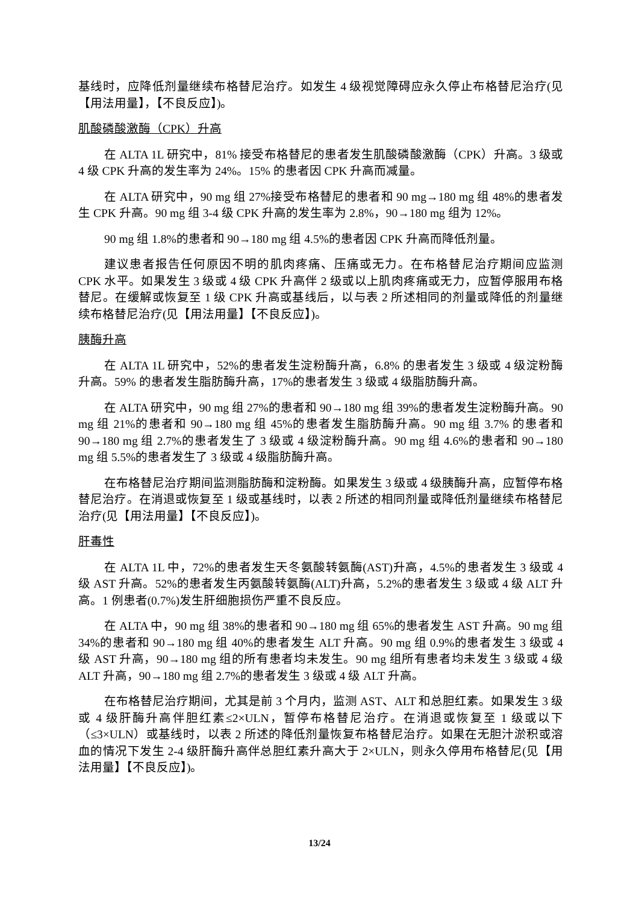基线时，应降低剂量继续布格替尼治疗。如发生 4 级视觉障碍应永久停止布格替尼治疗(见【用法用量】，【不良反应】)。
肌酸磷酸激酶（CPK）升高
在 ALTA 1L 研究中，81% 接受布格替尼的患者发生肌酸磷酸激酶（CPK）升高。3 级或 4 级 CPK 升高的发生率为 24%。15% 的患者因 CPK 升高而减量。
在 ALTA 研究中，90 mg 组 27%接受布格替尼的患者和 90 mg→180 mg 组 48%的患者发生 CPK 升高。90 mg 组 3-4 级 CPK 升高的发生率为 2.8%，90→180 mg 组为 12%。
90 mg 组 1.8%的患者和 90→180 mg 组 4.5%的患者因 CPK 升高而降低剂量。
建议患者报告任何原因不明的肌肉疼痛、压痛或无力。在布格替尼治疗期间应监测 CPK 水平。如果发生 3 级或 4 级 CPK 升高伴 2 级或以上肌肉疼痛或无力，应暂停服用布格替尼。在缓解或恢复至 1 级 CPK 升高或基线后，以与表 2 所述相同的剂量或降低的剂量继续布格替尼治疗(见【用法用量】【不良反应】)。
胰酶升高
在 ALTA 1L 研究中，52%的患者发生淀粉酶升高，6.8% 的患者发生 3 级或 4 级淀粉酶升高。59% 的患者发生脂肪酶升高，17%的患者发生 3 级或 4 级脂肪酶升高。
在 ALTA 研究中，90 mg 组 27%的患者和 90→180 mg 组 39%的患者发生淀粉酶升高。90 mg 组 21%的患者和 90→180 mg 组 45%的患者发生脂肪酶升高。90 mg 组 3.7% 的患者和 90→180 mg 组 2.7%的患者发生了 3 级或 4 级淀粉酶升高。90 mg 组 4.6%的患者和 90→180 mg 组 5.5%的患者发生了 3 级或 4 级脂肪酶升高。
在布格替尼治疗期间监测脂肪酶和淀粉酶。如果发生 3 级或 4 级胰酶升高，应暂停布格替尼治疗。在消退或恢复至 1 级或基线时，以表 2 所述的相同剂量或降低剂量继续布格替尼治疗(见【用法用量】【不良反应】)。
肝毒性
在 ALTA 1L 中，72%的患者发生天冬氨酸转氨酶(AST)升高，4.5%的患者发生 3 级或 4 级 AST 升高。52%的患者发生丙氨酸转氨酶(ALT)升高，5.2%的患者发生 3 级或 4 级 ALT 升高。1 例患者(0.7%)发生肝细胞损伤严重不良反应。
在 ALTA 中，90 mg 组 38%的患者和 90→180 mg 组 65%的患者发生 AST 升高。90 mg 组 34%的患者和 90→180 mg 组 40%的患者发生 ALT 升高。90 mg 组 0.9%的患者发生 3 级或 4 级 AST 升高，90→180 mg 组的所有患者均未发生。90 mg 组所有患者均未发生 3 级或 4 级 ALT 升高，90→180 mg 组 2.7%的患者发生 3 级或 4 级 ALT 升高。
在布格替尼治疗期间，尤其是前 3 个月内，监测 AST、ALT 和总胆红素。如果发生 3 级或 4 级肝酶升高伴胆红素≤2×ULN，暂停布格替尼治疗。在消退或恢复至 1 级或以下（≤3×ULN）或基线时，以表 2 所述的降低剂量恢复布格替尼治疗。如果在无胆汁淤积或溶血的情况下发生 2-4 级肝酶升高伴总胆红素升高大于 2×ULN，则永久停用布格替尼(见【用法用量】【不良反应】)。
13/24